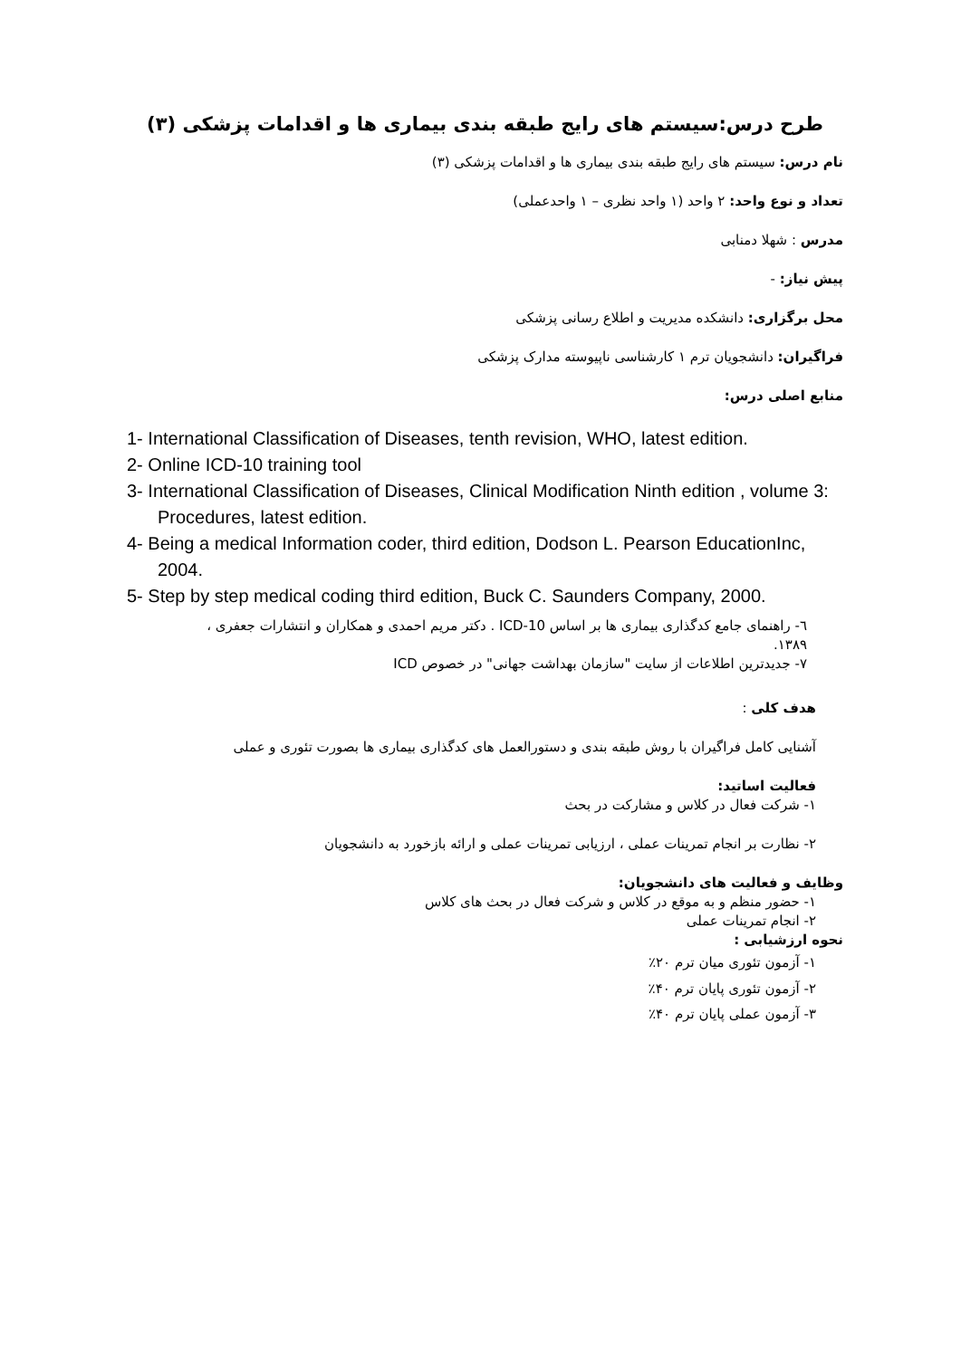طرح درس:سیستم های رایج طبقه بندی بیماری ها و اقدامات پزشکی (۳)
نام درس: سیستم های رایج طبقه بندی بیماری ها و اقدامات پزشکی (۳)
تعداد و نوع واحد: ۲ واحد (۱ واحد نظری – ۱ واحدعملی)
مدرس : شهلا دمنابی
پیش نیاز: -
محل برگزاری: دانشکده مدیریت و اطلاع رسانی پزشکی
فراگیران: دانشجویان ترم ۱ کارشناسی ناپیوسته مدارک پزشکی
منابع اصلی درس:
1- International Classification of Diseases, tenth revision, WHO, latest edition.
2- Online ICD-10 training tool
3- International Classification of Diseases, Clinical Modification Ninth edition , volume 3: Procedures, latest edition.
4- Being a medical Information coder, third edition, Dodson L. Pearson EducationInc, 2004.
5- Step by step medical coding third edition, Buck C. Saunders Company, 2000.
٦- راهنمای جامع کدگذاری بیماری ها بر اساس ICD-10 . دکتر مریم احمدی و همکاران و انتشارات جعفری ، ۱۳۸۹.
۷- جدیدترین اطلاعات از سایت "سازمان بهداشت جهانی" در خصوص ICD
هدف کلی :
آشنایی کامل فراگیران با روش طبقه بندی و دستورالعمل های کدگذاری بیماری ها بصورت تئوری و عملی
فعالیت اساتید:
۱- شرکت فعال در کلاس و مشارکت در بحث
۲- نظارت بر انجام تمرینات عملی ، ارزیابی تمرینات عملی و ارائه بازخورد به دانشجویان
وظایف و فعالیت های دانشجویان:
۱- حضور منظم و به موقع در کلاس و شرکت فعال در بحث های کلاس
۲- انجام تمرینات عملی
نحوه ارزشیابی :
۱- آزمون تئوری میان ترم ۲۰٪
۲- آزمون تئوری پایان ترم ۴۰٪
۳- آزمون عملی پایان ترم ۴۰٪